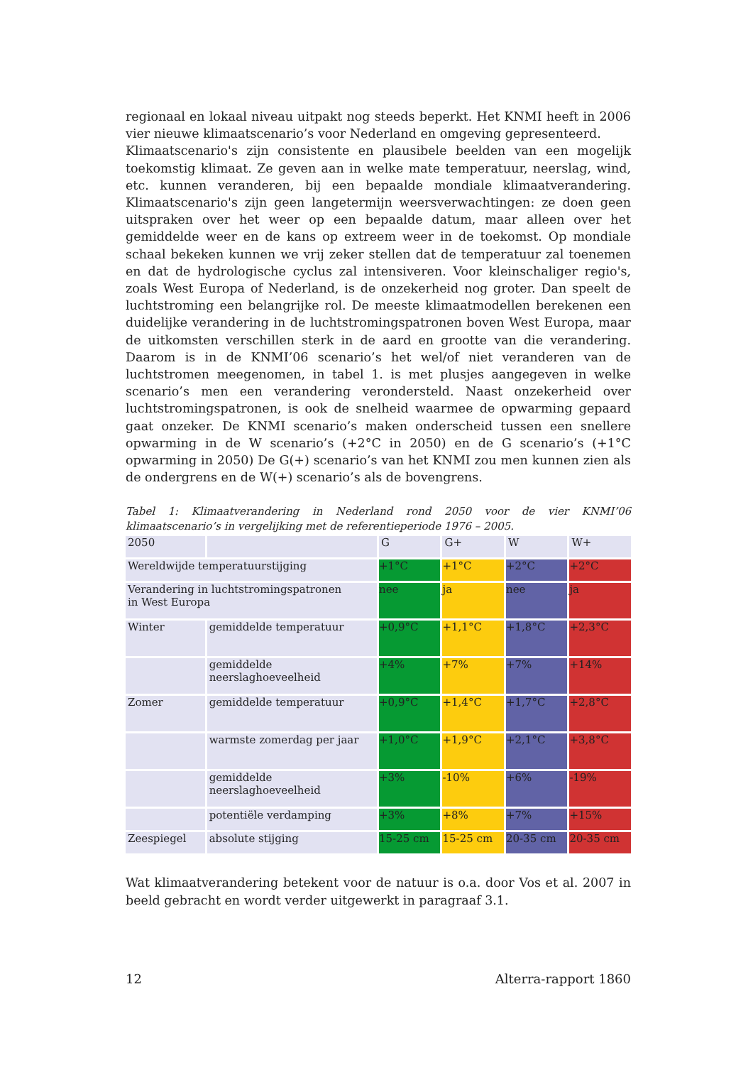regionaal en lokaal niveau uitpakt nog steeds beperkt. Het KNMI heeft in 2006 vier nieuwe klimaatscenario’s voor Nederland en omgeving gepresenteerd.
Klimaatscenario's zijn consistente en plausibele beelden van een mogelijk toekomstig klimaat. Ze geven aan in welke mate temperatuur, neerslag, wind, etc. kunnen veranderen, bij een bepaalde mondiale klimaatverandering. Klimaatscenario's zijn geen langetermijn weersverwachtingen: ze doen geen uitspraken over het weer op een bepaalde datum, maar alleen over het gemiddelde weer en de kans op extreem weer in de toekomst. Op mondiale schaal bekeken kunnen we vrij zeker stellen dat de temperatuur zal toenemen en dat de hydrologische cyclus zal intensiveren. Voor kleinschaliger regio's, zoals West Europa of Nederland, is de onzekerheid nog groter. Dan speelt de luchtstroming een belangrijke rol. De meeste klimaatmodellen berekenen een duidelijke verandering in de luchtstromingspatronen boven West Europa, maar de uitkomsten verschillen sterk in de aard en grootte van die verandering. Daarom is in de KNMI’06 scenario’s het wel/of niet veranderen van de luchtstromen meegenomen, in tabel 1. is met plusjes aangegeven in welke scenario’s men een verandering verondersteld. Naast onzekerheid over luchtstromingspatronen, is ook de snelheid waarmee de opwarming gepaard gaat onzeker. De KNMI scenario’s maken onderscheid tussen een snellere opwarming in de W scenario’s (+2°C in 2050) en de G scenario’s (+1°C opwarming in 2050) De G(+) scenario’s van het KNMI zou men kunnen zien als de ondergrens en de W(+) scenario’s als de bovengrens.
Tabel 1: Klimaatverandering in Nederland rond 2050 voor de vier KNMI’06 klimaatscenario’s in vergelijking met de referentieperiode 1976 – 2005.
| 2050 | | G | G+ | W | W+ |
| Wereldwijde temperatuurstijging | | +1°C | +1°C | +2°C | +2°C |
| Verandering in luchtstromingspatronen in West Europa | | nee | ja | nee | ja |
| Winter | gemiddelde temperatuur | +0,9°C | +1,1°C | +1,8°C | +2,3°C |
| | gemiddelde neerslaghoeveelheid | +4% | +7% | +7% | +14% |
| Zomer | gemiddelde temperatuur | +0,9°C | +1,4°C | +1,7°C | +2,8°C |
| | warmste zomerdag per jaar | +1,0°C | +1,9°C | +2,1°C | +3,8°C |
| | gemiddelde neerslaghoeveelheid | +3% | -10% | +6% | -19% |
| | potentiële verdamping | +3% | +8% | +7% | +15% |
| Zeespiegel | absolute stijging | 15-25 cm | 15-25 cm | 20-35 cm | 20-35 cm |
Wat klimaatverandering betekent voor de natuur is o.a. door Vos et al. 2007 in beeld gebracht en wordt verder uitgewerkt in paragraaf 3.1.
12 Alterra-rapport 1860